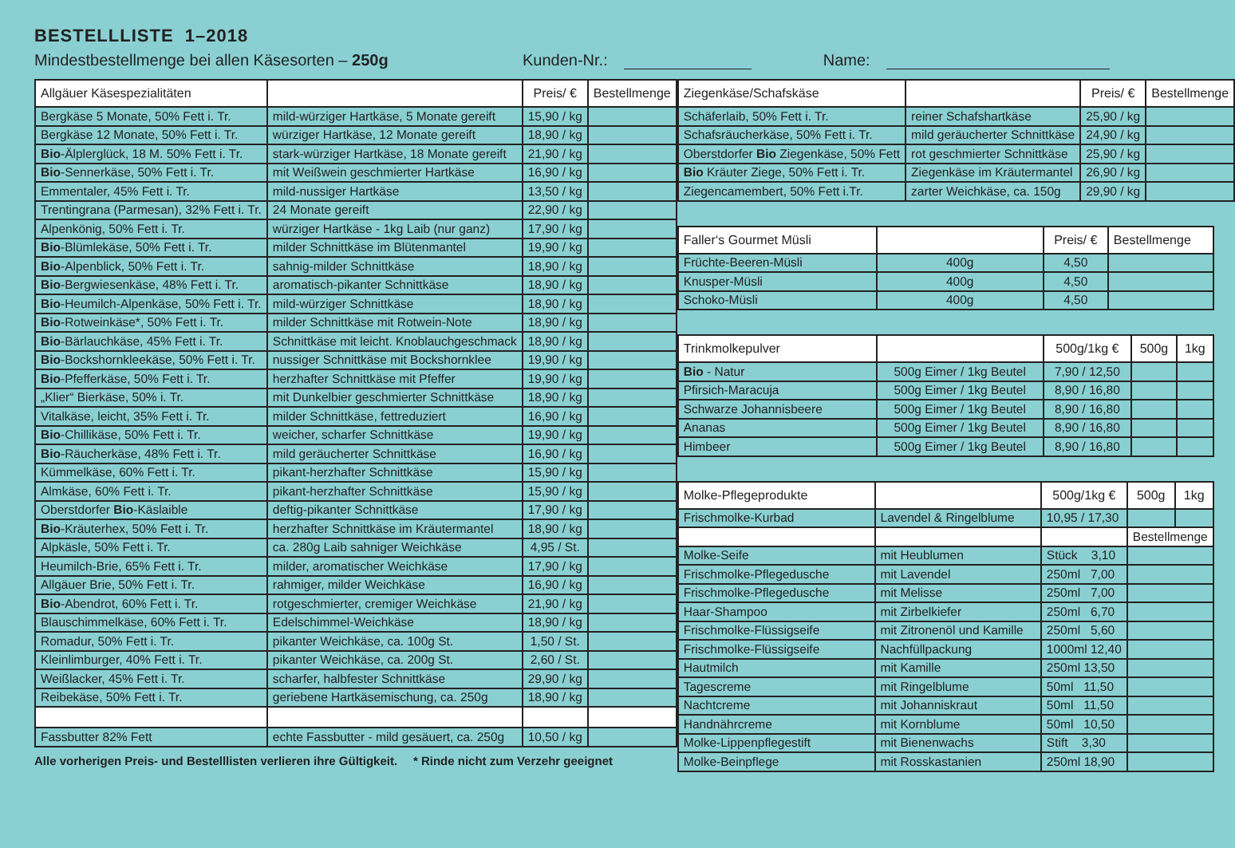BESTELLLISTE 1–2018
Mindestbestellmenge bei allen Käsesorten – 250g Kunden-Nr.: Name:
| Allgäuer Käsespezialitäten | | Preis/ € | Bestellmenge |
| --- | --- | --- | --- |
| Bergkäse 5 Monate, 50% Fett i. Tr. | mild-würziger Hartkäse, 5 Monate gereift | 15,90 / kg | |
| Bergkäse 12 Monate, 50% Fett i. Tr. | würziger Hartkäse, 12 Monate gereift | 18,90 / kg | |
| Bio -Älplerglück, 18 M. 50% Fett i. Tr. | stark-würziger Hartkäse, 18 Monate gereift | 21,90 / kg | |
| Bio -Sennerkäse, 50% Fett i. Tr. | mit Weißwein geschmierter Hartkäse | 16,90 / kg | |
| Emmentaler, 45% Fett i. Tr. | mild-nussiger Hartkäse | 13,50 / kg | |
| Trentingrana (Parmesan), 32% Fett i. Tr. | 24 Monate gereift | 22,90 / kg | |
| Alpenkönig, 50% Fett i. Tr. | würziger Hartkäse - 1kg Laib (nur ganz) | 17,90 / kg | |
| Bio -Blümlekäse, 50% Fett i. Tr. | milder Schnittkäse im Blütenmantel | 19,90 / kg | |
| Bio -Alpenblick, 50% Fett i. Tr. | sahnig-milder Schnittkäse | 18,90 / kg | |
| Bio -Bergwiesenkäse, 48% Fett i. Tr. | aromatisch-pikanter Schnittkäse | 18,90 / kg | |
| Bio -Heumilch-Alpenkäse, 50% Fett i. Tr. | mild-würziger Schnittkäse | 18,90 / kg | |
| Bio -Rotweinkäse*, 50% Fett i. Tr. | milder Schnittkäse mit Rotwein-Note | 18,90 / kg | |
| Bio -Bärlauchkäse, 45% Fett i. Tr. | Schnittkäse mit leicht. Knoblauchgeschmack | 18,90 / kg | |
| Bio -Bockshornkleekäse, 50% Fett i. Tr. | nussiger Schnittkäse mit Bockshornklee | 19,90 / kg | |
| Bio -Pfefferkäse, 50% Fett i. Tr. | herzhafter Schnittkäse mit Pfeffer | 19,90 / kg | |
| „Klier“ Bierkäse, 50% i. Tr. | mit Dunkelbier geschmierter Schnittkäse | 18,90 / kg | |
| Vitalkäse, leicht, 35% Fett i. Tr. | milder Schnittkäse, fettreduziert | 16,90 / kg | |
| Bio -Chillikäse, 50% Fett i. Tr. | weicher, scharfer Schnittkäse | 19,90 / kg | |
| Bio -Räucherkäse, 48% Fett i. Tr. | mild geräucherter Schnittkäse | 16,90 / kg | |
| Kümmelkäse, 60% Fett i. Tr. | pikant-herzhafter Schnittkäse | 15,90 / kg | |
| Almkäse, 60% Fett i. Tr. | pikant-herzhafter Schnittkäse | 15,90 / kg | |
| Oberstdorfer Bio -Käslaible | deftig-pikanter Schnittkäse | 17,90 / kg | |
| Bio -Kräuterhex, 50% Fett i. Tr. | herzhafter Schnittkäse im Kräutermantel | 18,90 / kg | |
| Alpkäsle, 50% Fett i. Tr. | ca. 280g Laib sahniger Weichkäse | 4,95 / St. | |
| Heumilch-Brie, 65% Fett i. Tr. | milder, aromatischer Weichkäse | 17,90 / kg | |
| Allgäuer Brie, 50% Fett i. Tr. | rahmiger, milder Weichkäse | 16,90 / kg | |
| Bio -Abendrot, 60% Fett i. Tr. | rotgeschmierter, cremiger Weichkäse | 21,90 / kg | |
| Blauschimmelkäse, 60% Fett i. Tr. | Edelschimmel-Weichkäse | 18,90 / kg | |
| Romadur, 50% Fett i. Tr. | pikanter Weichkäse, ca. 100g St. | 1,50 / St. | |
| Kleinlimburger, 40% Fett i. Tr. | pikanter Weichkäse, ca. 200g St. | 2,60 / St. | |
| Weißlacker, 45% Fett i. Tr. | scharfer, halbfester Schnittkäse | 29,90 / kg | |
| Reibekäse, 50% Fett i. Tr. | geriebene Hartkäsemischung, ca. 250g | 18,90 / kg | |
| Fassbutter 82% Fett | echte Fassbutter - mild gesäuert, ca. 250g | 10,50 / kg | |
Alle vorherigen Preis- und Bestelllisten verlieren ihre Gültigkeit. * Rinde nicht zum Verzehr geeignet
| Ziegenkäse/Schafskäse | | Preis/ € | Bestellmenge |
| --- | --- | --- | --- |
| Schäferlaib, 50% Fett i. Tr. | reiner Schafshartkäse | 25,90 / kg | |
| Schafsräucherkäse, 50% Fett i. Tr. | mild geräucherter Schnittkäse | 24,90 / kg | |
| Oberstdorfer Bio Ziegenkäse, 50% Fett | rot geschmierter Schnittkäse | 25,90 / kg | |
| Bio Kräuter Ziege, 50% Fett i. Tr. | Ziegenkäse im Kräutermantel | 26,90 / kg | |
| Ziegencamembert, 50% Fett i.Tr. | zarter Weichkäse, ca. 150g | 29,90 / kg | |
| Faller‘s Gourmet Müsli | | Preis/ € | Bestellmenge |
| --- | --- | --- | --- |
| Früchte-Beeren-Müsli | 400g | 4,50 | |
| Knusper-Müsli | 400g | 4,50 | |
| Schoko-Müsli | 400g | 4,50 | |
| Trinkmolkepulver | | 500g/1kg € | 500g | 1kg |
| --- | --- | --- | --- | --- |
| Bio - Natur | 500g Eimer / 1kg Beutel | 7,90 / 12,50 | | |
| Pfirsich-Maracuja | 500g Eimer / 1kg Beutel | 8,90 / 16,80 | | |
| Schwarze Johannisbeere | 500g Eimer / 1kg Beutel | 8,90 / 16,80 | | |
| Ananas | 500g Eimer / 1kg Beutel | 8,90 / 16,80 | | |
| Himbeer | 500g Eimer / 1kg Beutel | 8,90 / 16,80 | | |
| Molke-Pflegeprodukte | | 500g/1kg € | 500g | 1kg |
| --- | --- | --- | --- | --- |
| Frischmolke-Kurbad | Lavendel & Ringelblume | 10,95 / 17,30 | | |
| | | | Bestellmenge | |
| Molke-Seife | mit Heublumen | Stück 3,10 | | |
| Frischmolke-Pflegedusche | mit Lavendel | 250ml 7,00 | | |
| Frischmolke-Pflegedusche | mit Melisse | 250ml 7,00 | | |
| Haar-Shampoo | mit Zirbelkiefer | 250ml 6,70 | | |
| Frischmolke-Flüssigseife | mit Zitronenöl und Kamille | 250ml 5,60 | | |
| Frischmolke-Flüssigseife | Nachfüllpackung | 1000ml 12,40 | | |
| Hautmilch | mit Kamille | 250ml 13,50 | | |
| Tagescreme | mit Ringelblume | 50ml 11,50 | | |
| Nachtcreme | mit Johanniskraut | 50ml 11,50 | | |
| Handnährcreme | mit Kornblume | 50ml 10,50 | | |
| Molke-Lippenpflegestift | mit Bienenwachs | Stift 3,30 | | |
| Molke-Beinpflege | mit Rosskastanien | 250ml 18,90 | | |